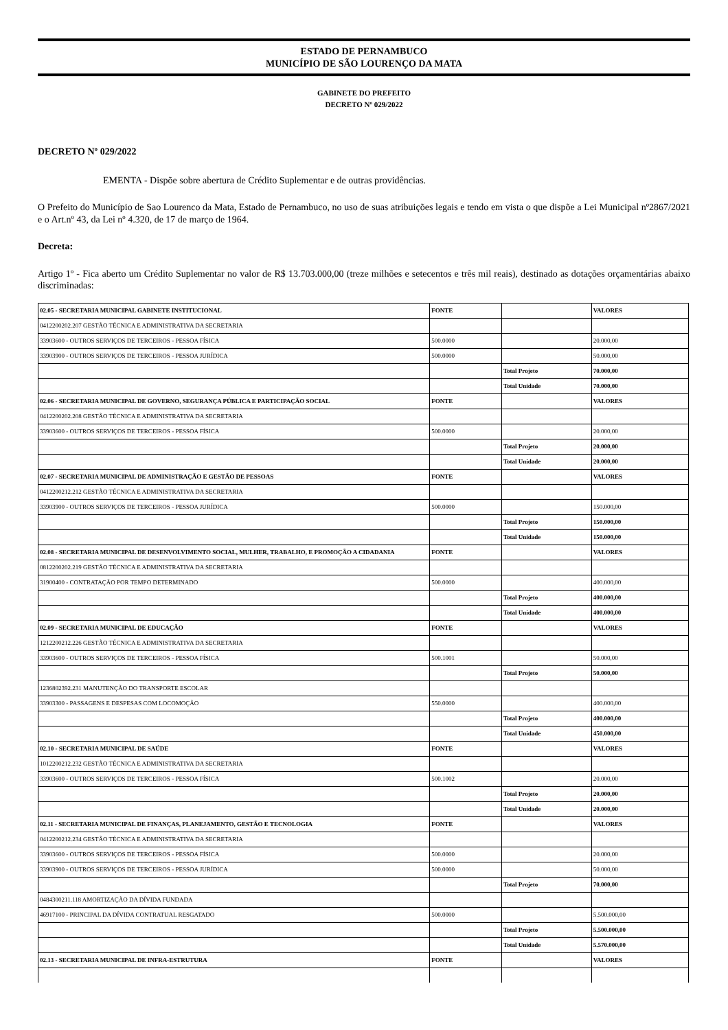ESTADO DE PERNAMBUCO
MUNICÍPIO DE SÃO LOURENÇO DA MATA
GABINETE DO PREFEITO
DECRETO Nº 029/2022
DECRETO Nº 029/2022
EMENTA - Dispõe sobre abertura de Crédito Suplementar e de outras providências.
O Prefeito do Município de Sao Lourenco da Mata, Estado de Pernambuco, no uso de suas atribuições legais e tendo em vista o que dispõe a Lei Municipal nº2867/2021 e o Art.nº 43, da Lei nº 4.320, de 17 de março de 1964.
Decreta:
Artigo 1º - Fica aberto um Crédito Suplementar no valor de R$ 13.703.000,00 (treze milhões e setecentos e três mil reais), destinado as dotações orçamentárias abaixo discriminadas:
| 02.05 - SECRETARIA MUNICIPAL GABINETE INSTITUCIONAL | FONTE | | VALORES |
| 0412200202.207 GESTÃO TÉCNICA E ADMINISTRATIVA DA SECRETARIA | | | |
| 33903600 - OUTROS SERVIÇOS DE TERCEIROS - PESSOA FÍSICA | 500.0000 | | 20.000,00 |
| 33903900 - OUTROS SERVIÇOS DE TERCEIROS - PESSOA JURÍDICA | 500.0000 | | 50.000,00 |
| | | Total Projeto | 70.000,00 |
| | | Total Unidade | 70.000,00 |
| 02.06 - SECRETARIA MUNICIPAL DE GOVERNO, SEGURANÇA PÚBLICA E PARTICIPAÇÃO SOCIAL | FONTE | | VALORES |
| 0412200202.208 GESTÃO TÉCNICA E ADMINISTRATIVA DA SECRETARIA | | | |
| 33903600 - OUTROS SERVIÇOS DE TERCEIROS - PESSOA FÍSICA | 500.0000 | | 20.000,00 |
| | | Total Projeto | 20.000,00 |
| | | Total Unidade | 20.000,00 |
| 02.07 - SECRETARIA MUNICIPAL DE ADMINISTRAÇÃO E GESTÃO DE PESSOAS | FONTE | | VALORES |
| 0412200212.212 GESTÃO TÉCNICA E ADMINISTRATIVA DA SECRETARIA | | | |
| 33903900 - OUTROS SERVIÇOS DE TERCEIROS - PESSOA JURÍDICA | 500.0000 | | 150.000,00 |
| | | Total Projeto | 150.000,00 |
| | | Total Unidade | 150.000,00 |
| 02.08 - SECRETARIA MUNICIPAL DE DESENVOLVIMENTO SOCIAL, MULHER, TRABALHO, E PROMOÇÃO A CIDADANIA | FONTE | | VALORES |
| 0812200202.219 GESTÃO TÉCNICA E ADMINISTRATIVA DA SECRETARIA | | | |
| 31900400 - CONTRATAÇÃO POR TEMPO DETERMINADO | 500.0000 | | 400.000,00 |
| | | Total Projeto | 400.000,00 |
| | | Total Unidade | 400.000,00 |
| 02.09 - SECRETARIA MUNICIPAL DE EDUCAÇÃO | FONTE | | VALORES |
| 1212200212.226 GESTÃO TÉCNICA E ADMINISTRATIVA DA SECRETARIA | | | |
| 33903600 - OUTROS SERVIÇOS DE TERCEIROS - PESSOA FÍSICA | 500.1001 | | 50.000,00 |
| | | Total Projeto | 50.000,00 |
| 1236802392.231 MANUTENÇÃO DO TRANSPORTE ESCOLAR | | | |
| 33903300 - PASSAGENS E DESPESAS COM LOCOMOÇÃO | 550.0000 | | 400.000,00 |
| | | Total Projeto | 400.000,00 |
| | | Total Unidade | 450.000,00 |
| 02.10 - SECRETARIA MUNICIPAL DE SAÚDE | FONTE | | VALORES |
| 1012200212.232 GESTÃO TÉCNICA E ADMINISTRATIVA DA SECRETARIA | | | |
| 33903600 - OUTROS SERVIÇOS DE TERCEIROS - PESSOA FÍSICA | 500.1002 | | 20.000,00 |
| | | Total Projeto | 20.000,00 |
| | | Total Unidade | 20.000,00 |
| 02.11 - SECRETARIA MUNICIPAL DE FINANÇAS, PLANEJAMENTO, GESTÃO E TECNOLOGIA | FONTE | | VALORES |
| 0412200212.234 GESTÃO TÉCNICA E ADMINISTRATIVA DA SECRETARIA | | | |
| 33903600 - OUTROS SERVIÇOS DE TERCEIROS - PESSOA FÍSICA | 500.0000 | | 20.000,00 |
| 33903900 - OUTROS SERVIÇOS DE TERCEIROS - PESSOA JURÍDICA | 500.0000 | | 50.000,00 |
| | | Total Projeto | 70.000,00 |
| 0484300211.118 AMORTIZAÇÃO DA DÍVIDA FUNDADA | | | |
| 46917100 - PRINCIPAL DA DÍVIDA CONTRATUAL RESGATADO | 500.0000 | | 5.500.000,00 |
| | | Total Projeto | 5.500.000,00 |
| | | Total Unidade | 5.570.000,00 |
| 02.13 - SECRETARIA MUNICIPAL DE INFRA-ESTRUTURA | FONTE | | VALORES |